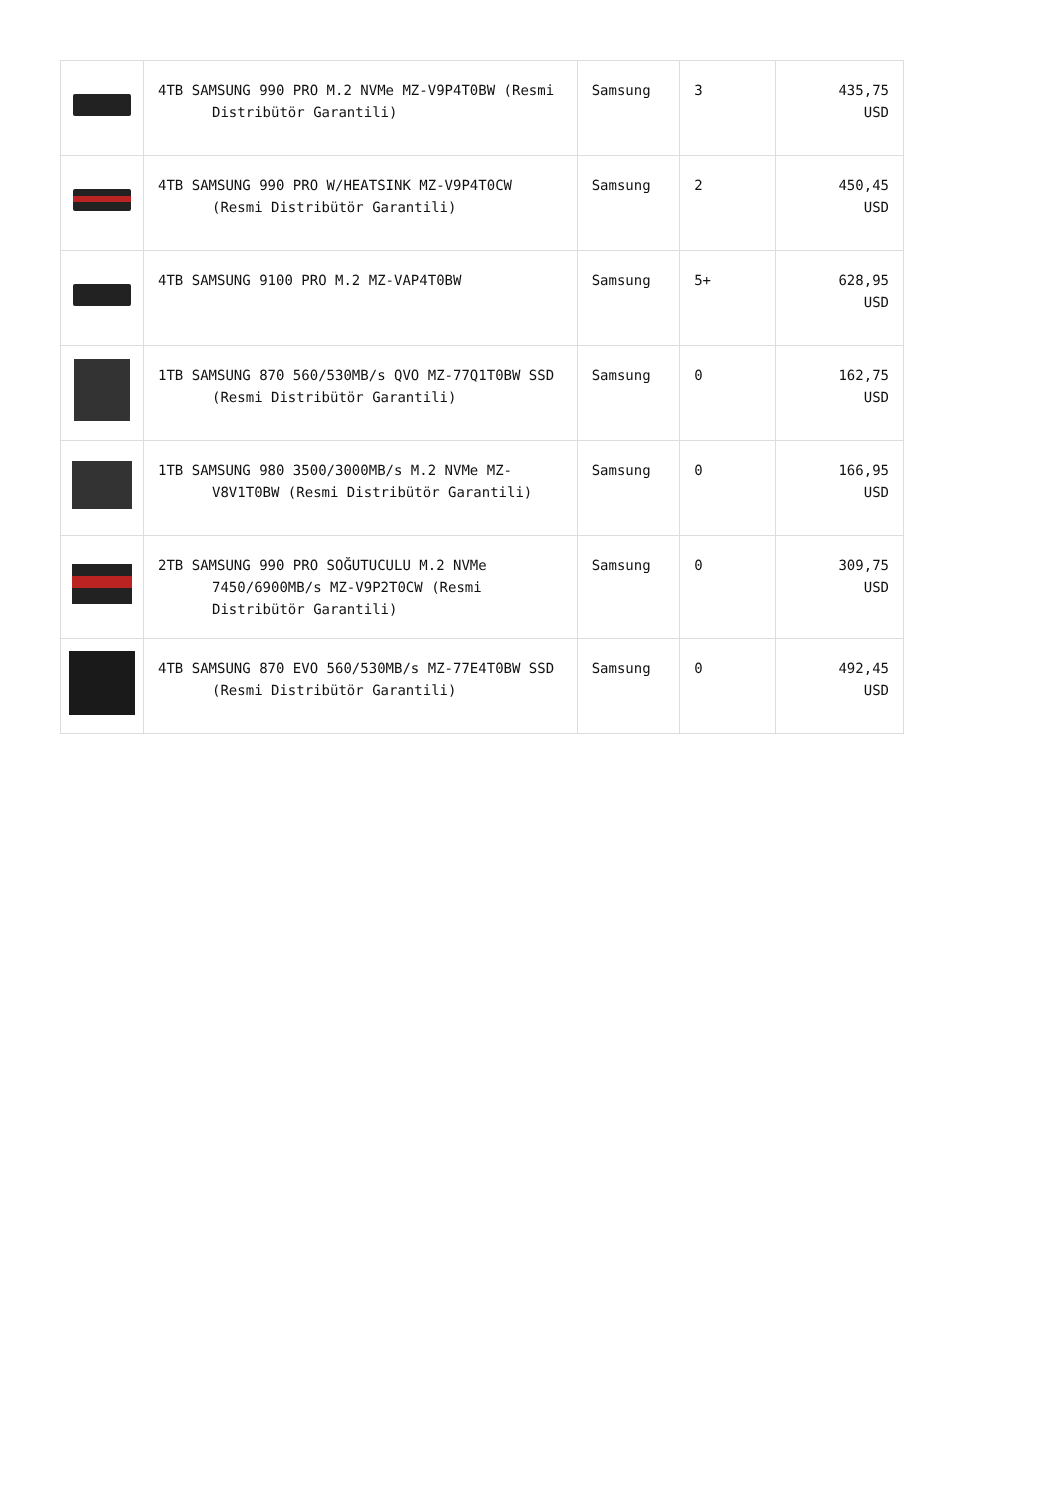| | 4TB SAMSUNG 990 PRO M.2 NVMe MZ-V9P4T0BW (Resmi Distribütör Garantili) | Samsung | 3 | 435,75 USD |
| | 4TB SAMSUNG 990 PRO W/HEATSINK MZ-V9P4T0CW (Resmi Distribütör Garantili) | Samsung | 2 | 450,45 USD |
| | 4TB SAMSUNG 9100 PRO M.2 MZ-VAP4T0BW | Samsung | 5+ | 628,95 USD |
| | 1TB SAMSUNG 870 560/530MB/s QVO MZ-77Q1T0BW SSD (Resmi Distribütör Garantili) | Samsung | 0 | 162,75 USD |
| | 1TB SAMSUNG 980 3500/3000MB/s M.2 NVMe MZ-V8V1T0BW (Resmi Distribütör Garantili) | Samsung | 0 | 166,95 USD |
| | 2TB SAMSUNG 990 PRO SOĞUTUCULU M.2 NVMe 7450/6900MB/s MZ-V9P2T0CW (Resmi Distribütör Garantili) | Samsung | 0 | 309,75 USD |
| | 4TB SAMSUNG 870 EVO 560/530MB/s MZ-77E4T0BW SSD (Resmi Distribütör Garantili) | Samsung | 0 | 492,45 USD |